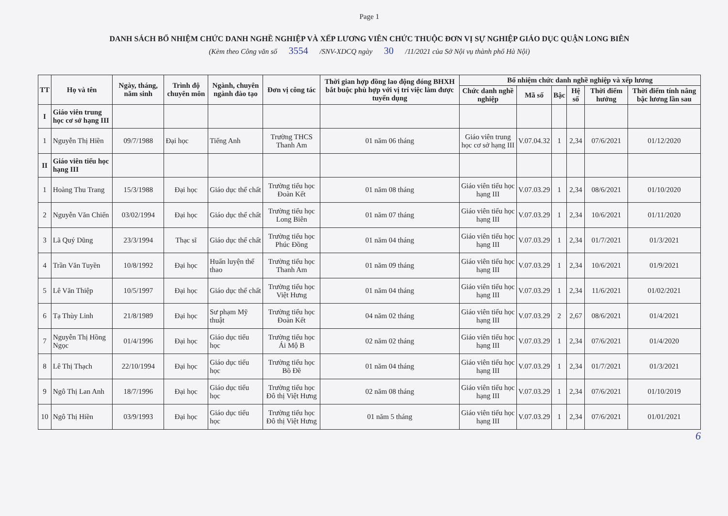Page 1
DANH SÁCH BỔ NHIỆM CHỨC DANH NGHỀ NGHIỆP VÀ XẾP LƯƠNG VIÊN CHỨC THUỘC ĐƠN VỊ SỰ NGHIỆP GIÁO DỤC QUẬN LONG BIÊN
(Kèm theo Công văn số 3554 /SNV-XDCQ ngày 30 /11/2021 của Sở Nội vụ thành phố Hà Nội)
| TT | Họ và tên | Ngày, tháng, năm sinh | Trình độ chuyên môn | Ngành, chuyên ngành đào tạo | Đơn vị công tác | Thời gian hợp đồng lao động đóng BHXH bắt buộc phù hợp với vị trí việc làm được tuyển dụng | Bổ nhiệm chức danh nghề nghiệp và xếp lương | | | | | |
| --- | --- | --- | --- | --- | --- | --- | --- | --- | --- | --- | --- | --- |
| | | | | | | | Chức danh nghề nghiệp | Mã số | Bậc | Hệ số | Thời điểm hưởng | Thời điểm tính nâng bậc lương lần sau |
| I | Giáo viên trung học cơ sở hạng III | | | | | | | | | | | |
| 1 | Nguyễn Thị Hiền | 09/7/1988 | Đại học | Tiếng Anh | Trường THCS Thanh Am | 01 năm 06 tháng | Giáo viên trung học cơ sở hạng III | V.07.04.32 | 1 | 2,34 | 07/6/2021 | 01/12/2020 |
| II | Giáo viên tiểu học hạng III | | | | | | | | | | | |
| 1 | Hoàng Thu Trang | 15/3/1988 | Đại học | Giáo dục thể chất | Trường tiểu học Đoàn Kết | 01 năm 08 tháng | Giáo viên tiểu học hạng III | V.07.03.29 | 1 | 2,34 | 08/6/2021 | 01/10/2020 |
| 2 | Nguyễn Văn Chiến | 03/02/1994 | Đại học | Giáo dục thể chất | Trường tiểu học Long Biên | 01 năm 07 tháng | Giáo viên tiểu học hạng III | V.07.03.29 | 1 | 2,34 | 10/6/2021 | 01/11/2020 |
| 3 | Lã Quý Dũng | 23/3/1994 | Thạc sĩ | Giáo dục thể chất | Trường tiểu học Phúc Đồng | 01 năm 04 tháng | Giáo viên tiểu học hạng III | V.07.03.29 | 1 | 2,34 | 01/7/2021 | 01/3/2021 |
| 4 | Trần Văn Tuyền | 10/8/1992 | Đại học | Huấn luyện thể thao | Trường tiểu học Thanh Am | 01 năm 09 tháng | Giáo viên tiểu học hạng III | V.07.03.29 | 1 | 2,34 | 10/6/2021 | 01/9/2021 |
| 5 | Lê Văn Thiệp | 10/5/1997 | Đại học | Giáo dục thể chất | Trường tiểu học Việt Hưng | 01 năm 04 tháng | Giáo viên tiểu học hạng III | V.07.03.29 | 1 | 2,34 | 11/6/2021 | 01/02/2021 |
| 6 | Tạ Thùy Linh | 21/8/1989 | Đại học | Sư phạm Mỹ thuật | Trường tiểu học Đoàn Kết | 04 năm 02 tháng | Giáo viên tiểu học hạng III | V.07.03.29 | 2 | 2,67 | 08/6/2021 | 01/4/2021 |
| 7 | Nguyễn Thị Hồng Ngọc | 01/4/1996 | Đại học | Giáo dục tiểu học | Trường tiểu học Ái Mộ B | 02 năm 02 tháng | Giáo viên tiểu học hạng III | V.07.03.29 | 1 | 2,34 | 07/6/2021 | 01/4/2020 |
| 8 | Lê Thị Thạch | 22/10/1994 | Đại học | Giáo dục tiểu học | Trường tiểu học Bồ Đề | 01 năm 04 tháng | Giáo viên tiểu học hạng III | V.07.03.29 | 1 | 2,34 | 01/7/2021 | 01/3/2021 |
| 9 | Ngô Thị Lan Anh | 18/7/1996 | Đại học | Giáo dục tiểu học | Trường tiểu học Đô thị Việt Hưng | 02 năm 08 tháng | Giáo viên tiểu học hạng III | V.07.03.29 | 1 | 2,34 | 07/6/2021 | 01/10/2019 |
| 10 | Ngô Thị Hiền | 03/9/1993 | Đại học | Giáo dục tiểu học | Trường tiểu học Đô thị Việt Hưng | 01 năm 5 tháng | Giáo viên tiểu học hạng III | V.07.03.29 | 1 | 2,34 | 07/6/2021 | 01/01/2021 |
6